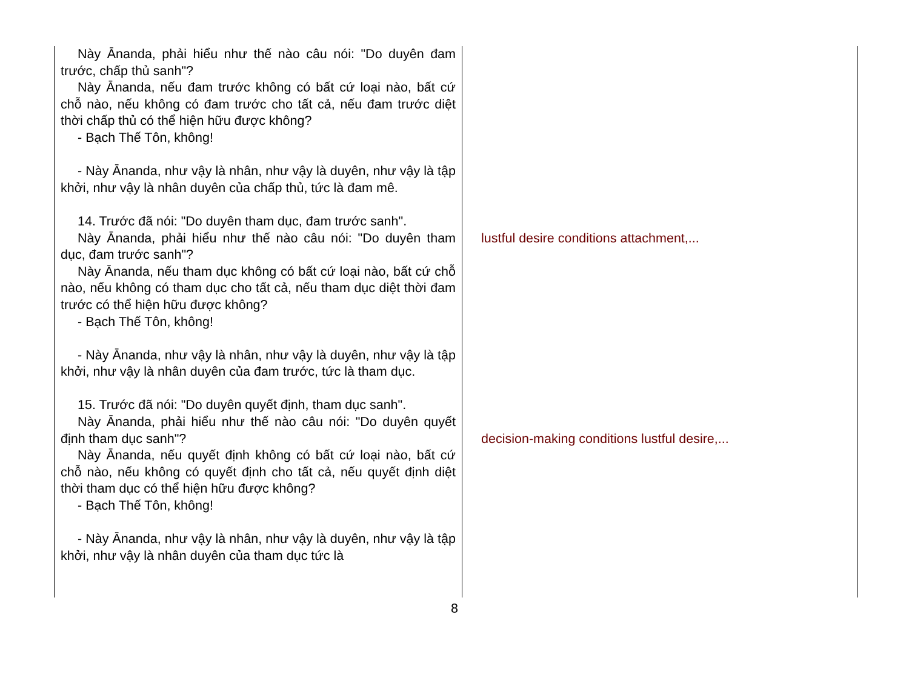Này Ānanda, phải hiểu như thế nào câu nói: "Do duyên đam trước, chấp thủ sanh"?
Này Ānanda, nếu đam trước không có bất cứ loại nào, bất cứ chỗ nào, nếu không có đam trước cho tất cả, nếu đam trước diệt thời chấp thủ có thể hiện hữu được không?
- Bạch Thế Tôn, không!
- Này Ānanda, như vậy là nhân, như vậy là duyên, như vậy là tập khởi, như vậy là nhân duyên của chấp thủ, tức là đam mê.
14. Trước đã nói: "Do duyên tham dục, đam trước sanh".
Này Ānanda, phải hiểu như thế nào câu nói: "Do duyên tham dục, đam trước sanh"?
Này Ānanda, nếu tham dục không có bất cứ loại nào, bất cứ chỗ nào, nếu không có tham dục cho tất cả, nếu tham dục diệt thời đam trước có thể hiện hữu được không?
- Bạch Thế Tôn, không!
- Này Ānanda, như vậy là nhân, như vậy là duyên, như vậy là tập khởi, như vậy là nhân duyên của đam trước, tức là tham dục.
15. Trước đã nói: "Do duyên quyết định, tham dục sanh".
Này Ānanda, phải hiểu như thế nào câu nói: "Do duyên quyết định tham dục sanh"?
Này Ānanda, nếu quyết định không có bất cứ loại nào, bất cứ chỗ nào, nếu không có quyết định cho tất cả, nếu quyết định diệt thời tham dục có thể hiện hữu được không?
- Bạch Thế Tôn, không!
- Này Ānanda, như vậy là nhân, như vậy là duyên, như vậy là tập khởi, như vậy là nhân duyên của tham dục tức là
lustful desire conditions attachment,...
decision-making conditions lustful desire,...
8